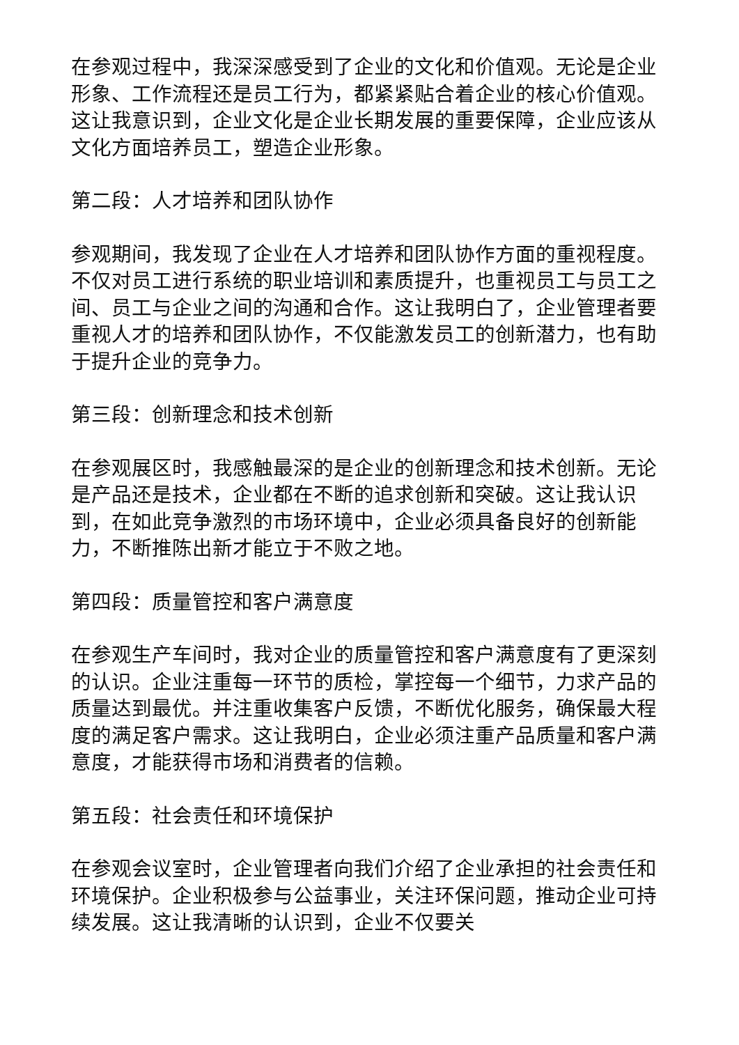在参观过程中，我深深感受到了企业的文化和价值观。无论是企业形象、工作流程还是员工行为，都紧紧贴合着企业的核心价值观。这让我意识到，企业文化是企业长期发展的重要保障，企业应该从文化方面培养员工，塑造企业形象。
第二段：人才培养和团队协作
参观期间，我发现了企业在人才培养和团队协作方面的重视程度。不仅对员工进行系统的职业培训和素质提升，也重视员工与员工之间、员工与企业之间的沟通和合作。这让我明白了，企业管理者要重视人才的培养和团队协作，不仅能激发员工的创新潜力，也有助于提升企业的竞争力。
第三段：创新理念和技术创新
在参观展区时，我感触最深的是企业的创新理念和技术创新。无论是产品还是技术，企业都在不断的追求创新和突破。这让我认识到，在如此竞争激烈的市场环境中，企业必须具备良好的创新能力，不断推陈出新才能立于不败之地。
第四段：质量管控和客户满意度
在参观生产车间时，我对企业的质量管控和客户满意度有了更深刻的认识。企业注重每一环节的质检，掌控每一个细节，力求产品的质量达到最优。并注重收集客户反馈，不断优化服务，确保最大程度的满足客户需求。这让我明白，企业必须注重产品质量和客户满意度，才能获得市场和消费者的信赖。
第五段：社会责任和环境保护
在参观会议室时，企业管理者向我们介绍了企业承担的社会责任和环境保护。企业积极参与公益事业，关注环保问题，推动企业可持续发展。这让我清晰的认识到，企业不仅要关